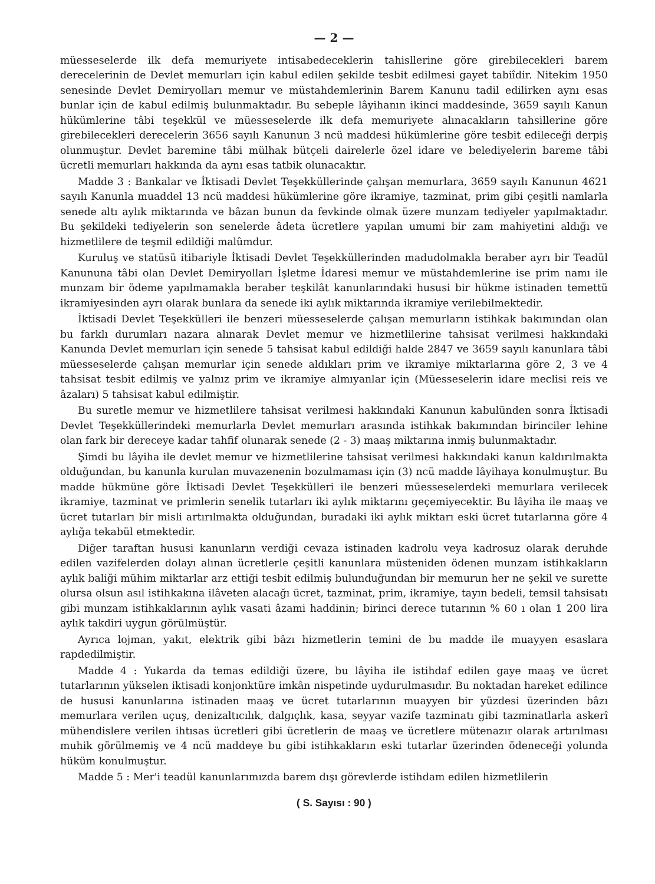— 2 —
müesseselerde ilk defa memuriyete intisabedeceklerin tahisllerine göre girebilecekleri barem derecelerinin de Devlet memurları için kabul edilen şekilde tesbit edilmesi gayet tabiîdir. Nitekim 1950 senesinde Devlet Demiryolları memur ve müstahdemlerinin Barem Kanunu tadil edilirken aynı esas bunlar için de kabul edilmiş bulunmaktadır. Bu sebeple lâyihanın ikinci maddesinde, 3659 sayılı Kanun hükümlerine tâbi teşekkül ve müesseselerde ilk defa memuriyete alınacakların tahsillerine göre girebilecekleri derecelerin 3656 sayılı Kanunun 3 ncü maddesi hükümlerine göre tesbit edileceği derpiş olunmuştur. Devlet baremine tâbi mülhak bütçeli dairelerle özel idare ve belediyelerin bareme tâbi ücretli memurları hakkında da aynı esas tatbik olunacaktır.
Madde 3 : Bankalar ve İktisadi Devlet Teşekküllerinde çalışan memurlara, 3659 sayılı Kanunun 4621 sayılı Kanunla muaddel 13 ncü maddesi hükümlerine göre ikramiye, tazminat, prim gibi çeşitli namlarla senede altı aylık miktarında ve bâzan bunun da fevkinde olmak üzere munzam tediyeler yapılmaktadır. Bu şekildeki tediyelerin son senelerde âdeta ücretlere yapılan umumi bir zam mahiyetini aldığı ve hizmetlilere de teşmil edildiği malûmdur.
Kuruluş ve statüsü itibariyle İktisadi Devlet Teşekküllerinden madudolmakla beraber ayrı bir Teadül Kanununa tâbi olan Devlet Demiryolları İşletme İdaresi memur ve müstahdemlerine ise prim namı ile munzam bir ödeme yapılmamakla beraber teşkilât kanunlarındaki hususi bir hükme istinaden temettü ikramiyesinden ayrı olarak bunlara da senede iki aylık miktarında ikramiye verilebilmektedir.
İktisadi Devlet Teşekkülleri ile benzeri müesseselerde çalışan memurların istihkak bakımından olan bu farklı durumları nazara alınarak Devlet memur ve hizmetlilerine tahsisat verilmesi hakkındaki Kanunda Devlet memurları için senede 5 tahsisat kabul edildiği halde 2847 ve 3659 sayılı kanunlara tâbi müesseselerde çalışan memurlar için senede aldıkları prim ve ikramiye miktarlarına göre 2, 3 ve 4 tahsisat tesbit edilmiş ve yalnız prim ve ikramiye almıyanlar için (Müesseselerin idare meclisi reis ve âzaları) 5 tahsisat kabul edilmiştir.
Bu suretle memur ve hizmetlilere tahsisat verilmesi hakkındaki Kanunun kabulünden sonra İktisadi Devlet Teşekküllerindeki memurlarla Devlet memurları arasında istihkak bakımından birinciler lehine olan fark bir dereceye kadar tahfif olunarak senede (2 - 3) maaş miktarına inmiş bulunmaktadır.
Şimdi bu lâyiha ile devlet memur ve hizmetlilerine tahsisat verilmesi hakkındaki kanun kaldırılmakta olduğundan, bu kanunla kurulan muvazenenin bozulmaması için (3) ncü madde lâyihaya konulmuştur. Bu madde hükmüne göre İktisadi Devlet Teşekkülleri ile benzeri müesseselerdeki memurlara verilecek ikramiye, tazminat ve primlerin senelik tutarları iki aylık miktarını geçemiyecektir. Bu lâyiha ile maaş ve ücret tutarları bir misli artırılmakta olduğundan, buradaki iki aylık miktarı eski ücret tutarlarına göre 4 aylığa tekabül etmektedir.
Diğer taraftan hususi kanunların verdiği cevaza istinaden kadrolu veya kadrosuz olarak deruhde edilen vazifelerden dolayı alınan ücretlerle çeşitli kanunlara müsteniden ödenen munzam istihkakların aylık baliği mühim miktarlar arz ettiği tesbit edilmiş bulunduğundan bir memurun her ne şekil ve surette olursa olsun asıl istihkakına ilâveten alacağı ücret, tazminat, prim, ikramiye, tayın bedeli, temsil tahsisatı gibi munzam istihkaklarının aylık vasati âzami haddinin; birinci derece tutarının % 60 ı olan 1 200 lira aylık takdiri uygun görülmüştür.
Ayrıca lojman, yakıt, elektrik gibi bâzı hizmetlerin temini de bu madde ile muayyen esaslara rapdedilmiştir.
Madde 4 : Yukarda da temas edildiği üzere, bu lâyiha ile istihdaf edilen gaye maaş ve ücret tutarlarının yükselen iktisadi konjonktüre imkân nispetinde uydurulmasıdır. Bu noktadan hareket edilince de hususi kanunlarına istinaden maaş ve ücret tutarlarının muayyen bir yüzdesi üzerinden bâzı memurlara verilen uçuş, denizaltıcılık, dalgıçlık, kasa, seyyar vazife tazminatı gibi tazminatlarla askerî mühendislere verilen ihtısas ücretleri gibi ücretlerin de maaş ve ücretlere mütenazır olarak artırılması muhik görülmemiş ve 4 ncü maddeye bu gibi istihkakların eski tutarlar üzerinden ödeneceği yolunda hüküm konulmuştur.
Madde 5 : Mer'i teadül kanunlarımızda barem dışı görevlerde istihdam edilen hizmetlilerin
( S. Sayısı : 90 )